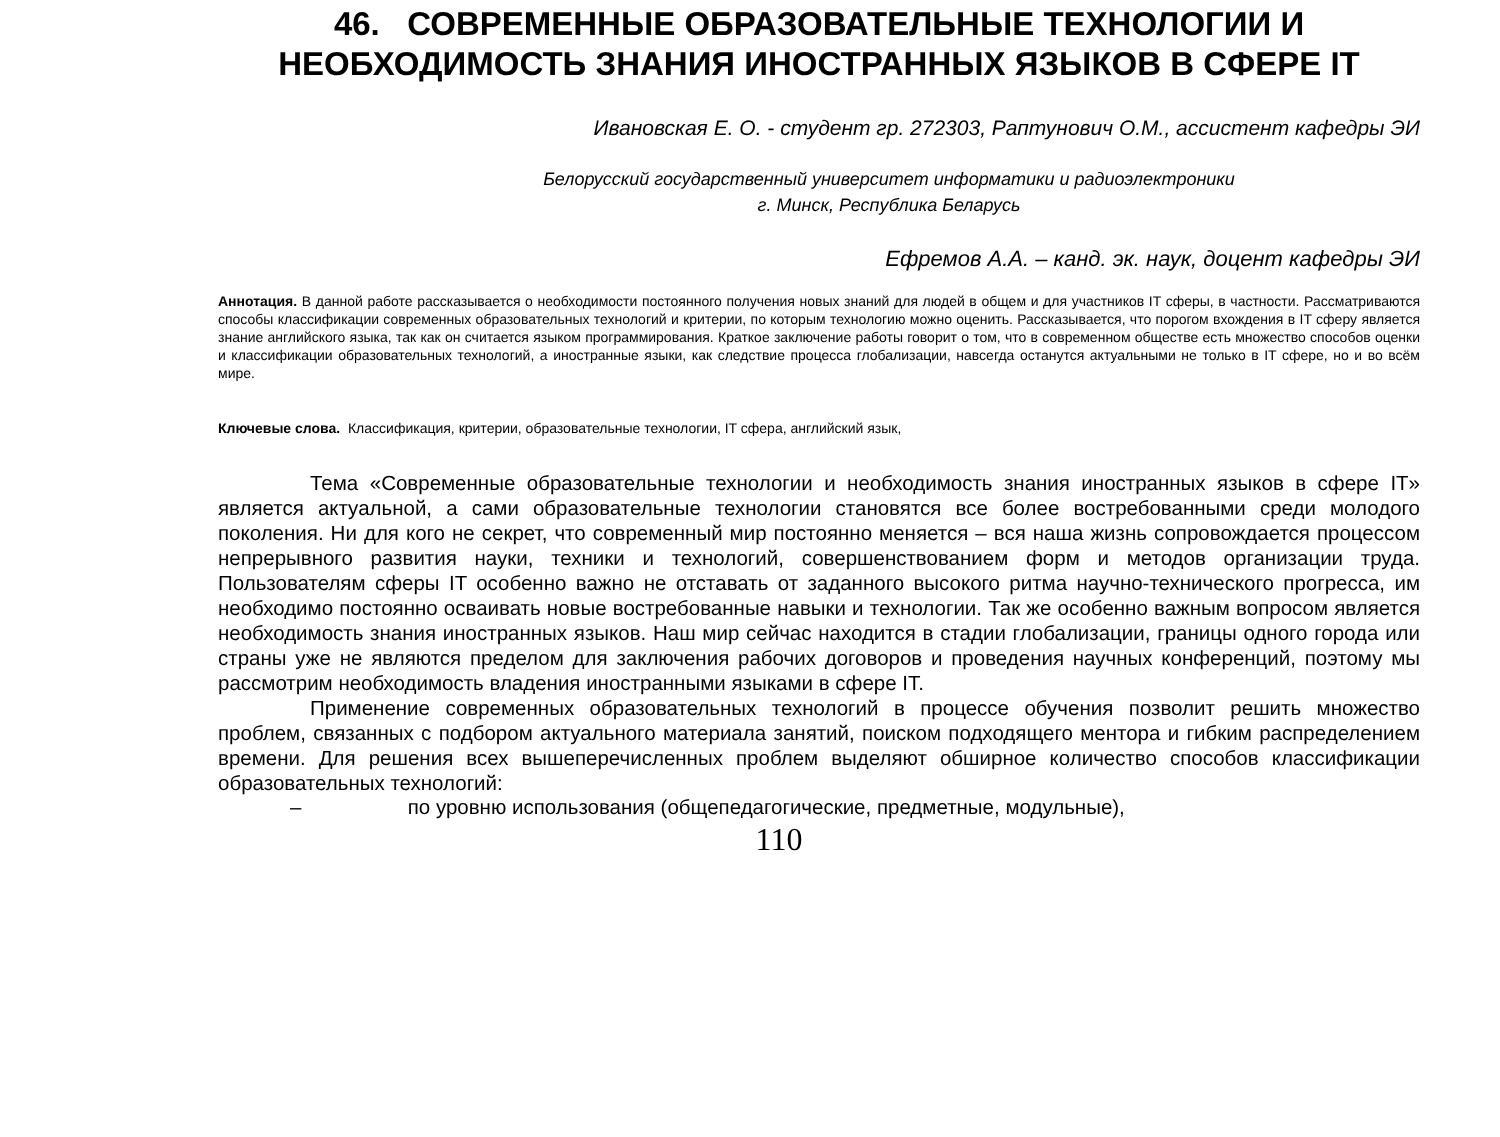46. СОВРЕМЕННЫЕ ОБРАЗОВАТЕЛЬНЫЕ ТЕХНОЛОГИИ И НЕОБХОДИМОСТЬ ЗНАНИЯ ИНОСТРАННЫХ ЯЗЫКОВ В СФЕРЕ IT
Ивановская Е. О. - студент гр. 272303, Раптунович О.М., ассистент кафедры ЭИ
Белорусский государственный университет информатики и радиоэлектроники
г. Минск, Республика Беларусь
Ефремов А.А. – канд. эк. наук, доцент кафедры ЭИ
Аннотация. В данной работе рассказывается о необходимости постоянного получения новых знаний для людей в общем и для участников IT сферы, в частности. Рассматриваются способы классификации современных образовательных технологий и критерии, по которым технологию можно оценить. Рассказывается, что порогом вхождения в IT сферу является знание английского языка, так как он считается языком программирования. Краткое заключение работы говорит о том, что в современном обществе есть множество способов оценки и классификации образовательных технологий, а иностранные языки, как следствие процесса глобализации, навсегда останутся актуальными не только в IT сфере, но и во всём мире.
Ключевые слова. Классификация, критерии, образовательные технологии, IT сфера, английский язык,
Тема «Современные образовательные технологии и необходимость знания иностранных языков в сфере IT» является актуальной, а сами образовательные технологии становятся все более востребованными среди молодого поколения. Ни для кого не секрет, что современный мир постоянно меняется – вся наша жизнь сопровождается процессом непрерывного развития науки, техники и технологий, совершенствованием форм и методов организации труда. Пользователям сферы IT особенно важно не отставать от заданного высокого ритма научно-технического прогресса, им необходимо постоянно осваивать новые востребованные навыки и технологии. Так же особенно важным вопросом является необходимость знания иностранных языков. Наш мир сейчас находится в стадии глобализации, границы одного города или страны уже не являются пределом для заключения рабочих договоров и проведения научных конференций, поэтому мы рассмотрим необходимость владения иностранными языками в сфере IT.
Применение современных образовательных технологий в процессе обучения позволит решить множество проблем, связанных с подбором актуального материала занятий, поиском подходящего ментора и гибким распределением времени. Для решения всех вышеперечисленных проблем выделяют обширное количество способов классификации образовательных технологий:
– по уровню использования (общепедагогические, предметные, модульные),
110